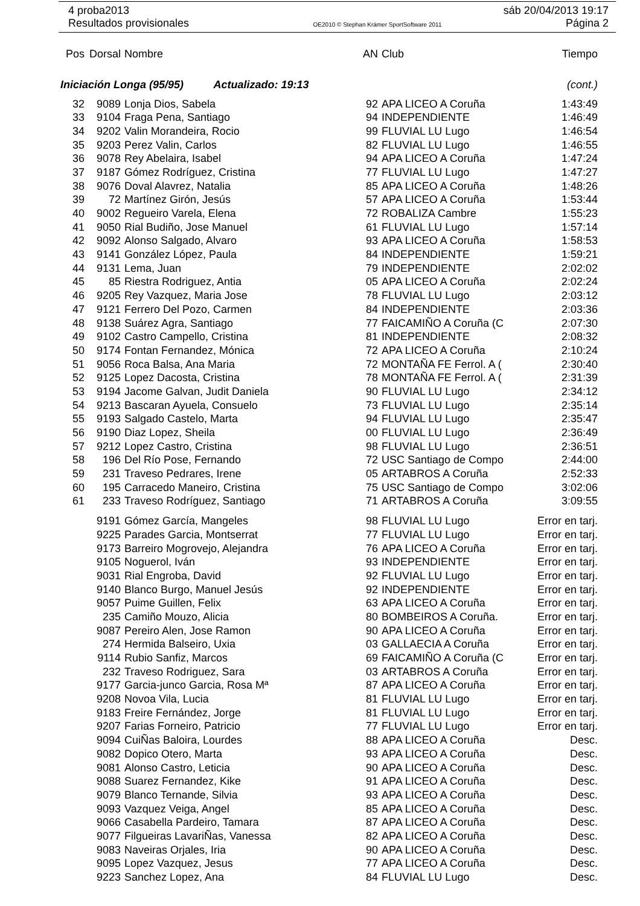4 proba2013 sáb 20/04/2013 19:17
Resultados provisionales OE2010 © Stephan Krämer SportSoftware 2011 Página 2
| Pos | Dorsal | Nombre | AN | Club | Tiempo |
| --- | --- | --- | --- | --- | --- |
| Iniciación Longa (95/95) Actualizado: 19:13 | | | | | (cont.) |
| 32 | 9089 | Lonja Dios, Sabela | 92 | APA LICEO A Coruña | 1:43:49 |
| 33 | 9104 | Fraga Pena, Santiago | 94 | INDEPENDIENTE | 1:46:49 |
| 34 | 9202 | Valin Morandeira, Rocio | 99 | FLUVIAL LU Lugo | 1:46:54 |
| 35 | 9203 | Perez Valin, Carlos | 82 | FLUVIAL LU Lugo | 1:46:55 |
| 36 | 9078 | Rey Abelaira, Isabel | 94 | APA LICEO A Coruña | 1:47:24 |
| 37 | 9187 | Gómez Rodríguez, Cristina | 77 | FLUVIAL LU Lugo | 1:47:27 |
| 38 | 9076 | Doval Alavrez, Natalia | 85 | APA LICEO A Coruña | 1:48:26 |
| 39 | 72 | Martínez Girón, Jesús | 57 | APA LICEO A Coruña | 1:53:44 |
| 40 | 9002 | Regueiro Varela, Elena | 72 | ROBALIZA Cambre | 1:55:23 |
| 41 | 9050 | Rial Budiño, Jose Manuel | 61 | FLUVIAL LU Lugo | 1:57:14 |
| 42 | 9092 | Alonso Salgado, Alvaro | 93 | APA LICEO A Coruña | 1:58:53 |
| 43 | 9141 | González López, Paula | 84 | INDEPENDIENTE | 1:59:21 |
| 44 | 9131 | Lema, Juan | 79 | INDEPENDIENTE | 2:02:02 |
| 45 | 85 | Riestra Rodriguez, Antia | 05 | APA LICEO A Coruña | 2:02:24 |
| 46 | 9205 | Rey Vazquez, Maria Jose | 78 | FLUVIAL LU Lugo | 2:03:12 |
| 47 | 9121 | Ferrero Del Pozo, Carmen | 84 | INDEPENDIENTE | 2:03:36 |
| 48 | 9138 | Suárez Agra, Santiago | 77 | FAICAMIÑO A Coruña (C | 2:07:30 |
| 49 | 9102 | Castro Campello, Cristina | 81 | INDEPENDIENTE | 2:08:32 |
| 50 | 9174 | Fontan Fernandez, Mónica | 72 | APA LICEO A Coruña | 2:10:24 |
| 51 | 9056 | Roca Balsa, Ana Maria | 72 | MONTAÑA FE Ferrol. A ( | 2:30:40 |
| 52 | 9125 | Lopez Dacosta, Cristina | 78 | MONTAÑA FE Ferrol. A ( | 2:31:39 |
| 53 | 9194 | Jacome Galvan, Judit Daniela | 90 | FLUVIAL LU Lugo | 2:34:12 |
| 54 | 9213 | Bascaran Ayuela, Consuelo | 73 | FLUVIAL LU Lugo | 2:35:14 |
| 55 | 9193 | Salgado Castelo, Marta | 94 | FLUVIAL LU Lugo | 2:35:47 |
| 56 | 9190 | Diaz Lopez, Sheila | 00 | FLUVIAL LU Lugo | 2:36:49 |
| 57 | 9212 | Lopez Castro, Cristina | 98 | FLUVIAL LU Lugo | 2:36:51 |
| 58 | 196 | Del Río Pose, Fernando | 72 | USC Santiago de Compo | 2:44:00 |
| 59 | 231 | Traveso Pedrares, Irene | 05 | ARTABROS A Coruña | 2:52:33 |
| 60 | 195 | Carracedo Maneiro, Cristina | 75 | USC Santiago de Compo | 3:02:06 |
| 61 | 233 | Traveso Rodríguez, Santiago | 71 | ARTABROS A Coruña | 3:09:55 |
| | 9191 | Gómez García, Mangeles | 98 | FLUVIAL LU Lugo | Error en tarj. |
| | 9225 | Parades Garcia, Montserrat | 77 | FLUVIAL LU Lugo | Error en tarj. |
| | 9173 | Barreiro Mogrovejo, Alejandra | 76 | APA LICEO A Coruña | Error en tarj. |
| | 9105 | Noguerol, Iván | 93 | INDEPENDIENTE | Error en tarj. |
| | 9031 | Rial Engroba, David | 92 | FLUVIAL LU Lugo | Error en tarj. |
| | 9140 | Blanco Burgo, Manuel Jesús | 92 | INDEPENDIENTE | Error en tarj. |
| | 9057 | Puime Guillen, Felix | 63 | APA LICEO A Coruña | Error en tarj. |
| | 235 | Camiño Mouzo, Alicia | 80 | BOMBEIROS A Coruña. | Error en tarj. |
| | 9087 | Pereiro Alen, Jose Ramon | 90 | APA LICEO A Coruña | Error en tarj. |
| | 274 | Hermida Balseiro, Uxia | 03 | GALLAECIA A Coruña | Error en tarj. |
| | 9114 | Rubio Sanfiz, Marcos | 69 | FAICAMIÑO A Coruña (C | Error en tarj. |
| | 232 | Traveso Rodriguez, Sara | 03 | ARTABROS A Coruña | Error en tarj. |
| | 9177 | Garcia-junco Garcia, Rosa Mª | 87 | APA LICEO A Coruña | Error en tarj. |
| | 9208 | Novoa Vila, Lucia | 81 | FLUVIAL LU Lugo | Error en tarj. |
| | 9183 | Freire Fernández, Jorge | 81 | FLUVIAL LU Lugo | Error en tarj. |
| | 9207 | Farias Forneiro, Patricio | 77 | FLUVIAL LU Lugo | Error en tarj. |
| | 9094 | CuiÑas Baloira, Lourdes | 88 | APA LICEO A Coruña | Desc. |
| | 9082 | Dopico Otero, Marta | 93 | APA LICEO A Coruña | Desc. |
| | 9081 | Alonso Castro, Leticia | 90 | APA LICEO A Coruña | Desc. |
| | 9088 | Suarez Fernandez, Kike | 91 | APA LICEO A Coruña | Desc. |
| | 9079 | Blanco Ternande, Silvia | 93 | APA LICEO A Coruña | Desc. |
| | 9093 | Vazquez Veiga, Angel | 85 | APA LICEO A Coruña | Desc. |
| | 9066 | Casabella Pardeiro, Tamara | 87 | APA LICEO A Coruña | Desc. |
| | 9077 | Filgueiras LavariÑas, Vanessa | 82 | APA LICEO A Coruña | Desc. |
| | 9083 | Naveiras Orjales, Iria | 90 | APA LICEO A Coruña | Desc. |
| | 9095 | Lopez Vazquez, Jesus | 77 | APA LICEO A Coruña | Desc. |
| | 9223 | Sanchez Lopez, Ana | 84 | FLUVIAL LU Lugo | Desc. |